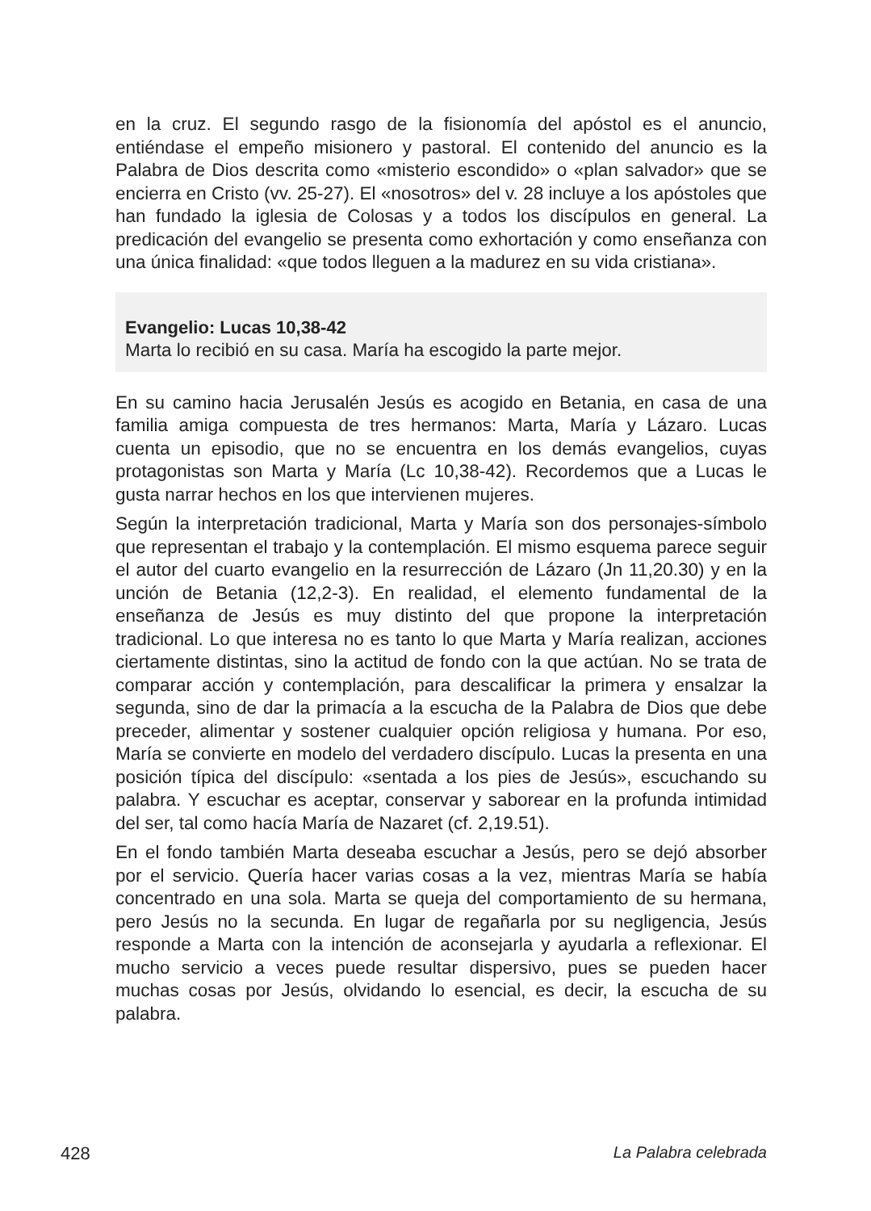en la cruz. El segundo rasgo de la fisionomía del apóstol es el anuncio, entiéndase el empeño misionero y pastoral. El contenido del anuncio es la Palabra de Dios descrita como «misterio escondido» o «plan salvador» que se encierra en Cristo (vv. 25-27). El «nosotros» del v. 28 incluye a los apóstoles que han fundado la iglesia de Colosas y a todos los discípulos en general. La predicación del evangelio se presenta como exhortación y como enseñanza con una única finalidad: «que todos lleguen a la madurez en su vida cristiana».
Evangelio: Lucas 10,38-42
Marta lo recibió en su casa. María ha escogido la parte mejor.
En su camino hacia Jerusalén Jesús es acogido en Betania, en casa de una familia amiga compuesta de tres hermanos: Marta, María y Lázaro. Lucas cuenta un episodio, que no se encuentra en los demás evangelios, cuyas protagonistas son Marta y María (Lc 10,38-42). Recordemos que a Lucas le gusta narrar hechos en los que intervienen mujeres.
Según la interpretación tradicional, Marta y María son dos personajes-símbolo que representan el trabajo y la contemplación. El mismo esquema parece seguir el autor del cuarto evangelio en la resurrección de Lázaro (Jn 11,20.30) y en la unción de Betania (12,2-3). En realidad, el elemento fundamental de la enseñanza de Jesús es muy distinto del que propone la interpretación tradicional. Lo que interesa no es tanto lo que Marta y María realizan, acciones ciertamente distintas, sino la actitud de fondo con la que actúan. No se trata de comparar acción y contemplación, para descalificar la primera y ensalzar la segunda, sino de dar la primacía a la escucha de la Palabra de Dios que debe preceder, alimentar y sostener cualquier opción religiosa y humana. Por eso, María se convierte en modelo del verdadero discípulo. Lucas la presenta en una posición típica del discípulo: «sentada a los pies de Jesús», escuchando su palabra. Y escuchar es aceptar, conservar y saborear en la profunda intimidad del ser, tal como hacía María de Nazaret (cf. 2,19.51).
En el fondo también Marta deseaba escuchar a Jesús, pero se dejó absorber por el servicio. Quería hacer varias cosas a la vez, mientras María se había concentrado en una sola. Marta se queja del comportamiento de su hermana, pero Jesús no la secunda. En lugar de regañarla por su negligencia, Jesús responde a Marta con la intención de aconsejarla y ayudarla a reflexionar. El mucho servicio a veces puede resultar dispersivo, pues se pueden hacer muchas cosas por Jesús, olvidando lo esencial, es decir, la escucha de su palabra.
428 La Palabra celebrada